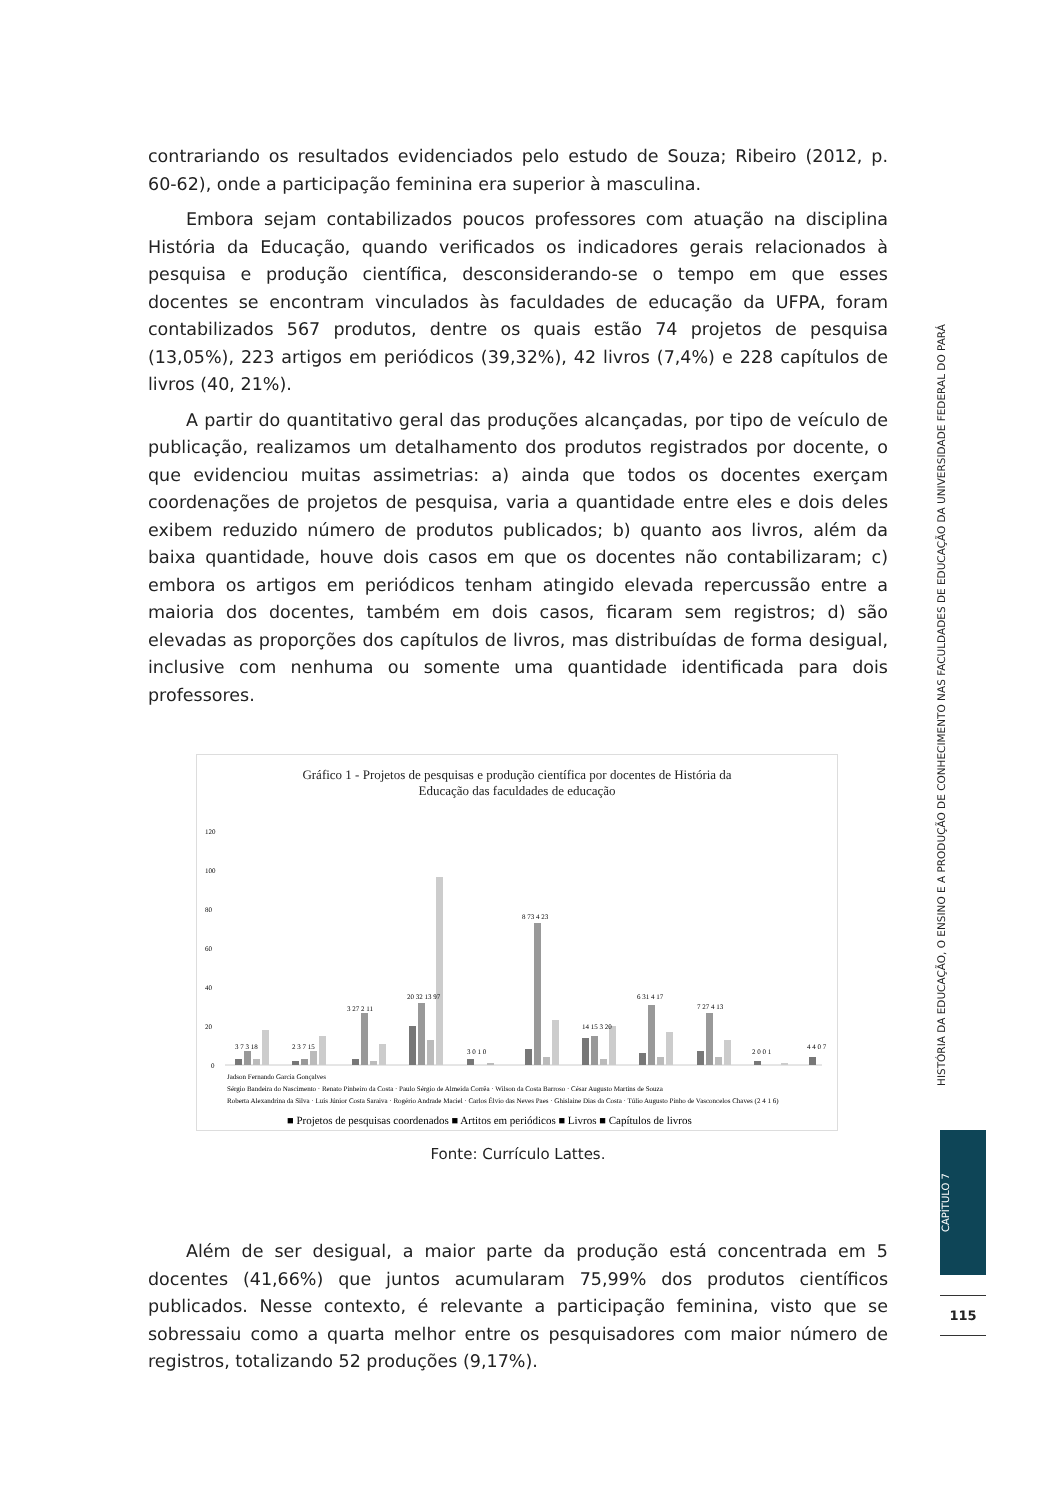contrariando os resultados evidenciados pelo estudo de Souza; Ribeiro (2012, p. 60-62), onde a participação feminina era superior à masculina.
Embora sejam contabilizados poucos professores com atuação na disciplina História da Educação, quando verificados os indicadores gerais relacionados à pesquisa e produção científica, desconsiderando-se o tempo em que esses docentes se encontram vinculados às faculdades de educação da UFPA, foram contabilizados 567 produtos, dentre os quais estão 74 projetos de pesquisa (13,05%), 223 artigos em periódicos (39,32%), 42 livros (7,4%) e 228 capítulos de livros (40, 21%).
A partir do quantitativo geral das produções alcançadas, por tipo de veículo de publicação, realizamos um detalhamento dos produtos registrados por docente, o que evidenciou muitas assimetrias: a) ainda que todos os docentes exerçam coordenações de projetos de pesquisa, varia a quantidade entre eles e dois deles exibem reduzido número de produtos publicados; b) quanto aos livros, além da baixa quantidade, houve dois casos em que os docentes não contabilizaram; c) embora os artigos em periódicos tenham atingido elevada repercussão entre a maioria dos docentes, também em dois casos, ficaram sem registros; d) são elevadas as proporções dos capítulos de livros, mas distribuídas de forma desigual, inclusive com nenhuma ou somente uma quantidade identificada para dois professores.
Gráfico 1 - Projetos de pesquisas e produção científica por docentes de História da
Educação das faculdades de educação
120
100
80
60
40
20
0
3 7 3 18
2 3 7 15
3 27 2 11
20 32 13 97
3 0 1 0
8 73 4 23
14 15 3 20
6 31 4 17
7 27 4 13
2 0 0 1
4 4 0 7
Jadson Fernando Garcia Gonçalves
Sérgio Bandeira do Nascimento · Renato Pinheiro da Costa · Paulo Sérgio de Almeida Corrêa · Wilson da Costa Barroso · César Augusto Martins de Souza
Roberta Alexandrina da Silva · Luís Júnior Costa Saraiva · Rogério Andrade Maciel · Carlos Élvio das Neves Paes · Ghislaine Dias da Costa · Túlio Augusto Pinho de Vasconcelos Chaves (2 4 1 6)
■ Projetos de pesquisas coordenados ■ Artitos em periódicos ■ Livros ■ Capítulos de livros
Fonte: Currículo Lattes.
Além de ser desigual, a maior parte da produção está concentrada em 5 docentes (41,66%) que juntos acumularam 75,99% dos produtos científicos publicados. Nesse contexto, é relevante a participação feminina, visto que se sobressaiu como a quarta melhor entre os pesquisadores com maior número de registros, totalizando 52 produções (9,17%).
HISTÓRIA DA EDUCAÇÃO, O ENSINO E A PRODUÇÃO DE CONHECIMENTO NAS FACULDADES DE EDUCAÇÃO DA UNIVERSIDADE FEDERAL DO PARÁ
CAPÍTULO 7
115